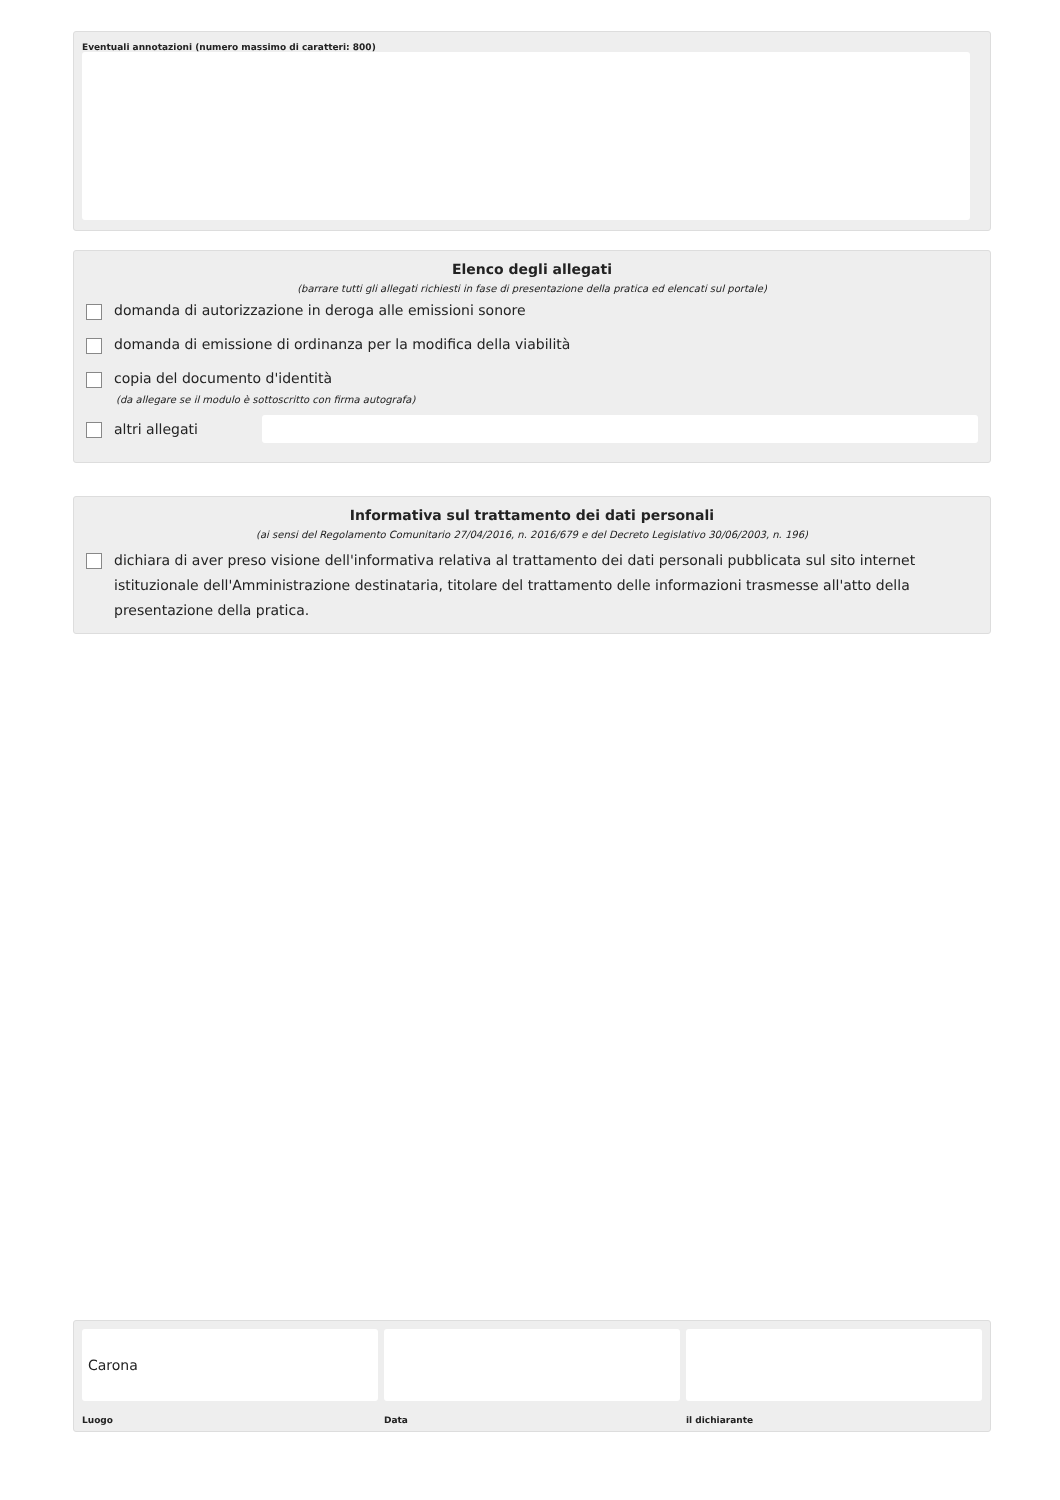Eventuali annotazioni (numero massimo di caratteri: 800)
Elenco degli allegati
(barrare tutti gli allegati richiesti in fase di presentazione della pratica ed elencati sul portale)
domanda di autorizzazione in deroga alle emissioni sonore
domanda di emissione di ordinanza per la modifica della viabilità
copia del documento d'identità
(da allegare se il modulo è sottoscritto con firma autografa)
altri allegati
Informativa sul trattamento dei dati personali
(ai sensi del Regolamento Comunitario 27/04/2016, n. 2016/679 e del Decreto Legislativo 30/06/2003, n. 196)
dichiara di aver preso visione dell'informativa relativa al trattamento dei dati personali pubblicata sul sito internet istituzionale dell'Amministrazione destinataria, titolare del trattamento delle informazioni trasmesse all'atto della presentazione della pratica.
Carona
Luogo
Data il dichiarante